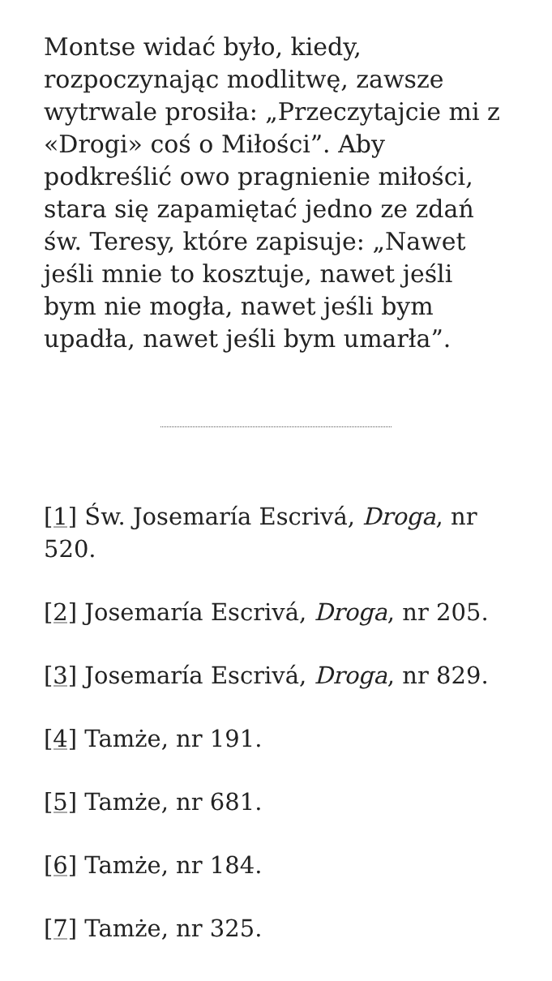Montse widać było, kiedy, rozpoczynając modlitwę, zawsze wytrwale prosiła: „Przeczytajcie mi z «Drogi» coś o Miłości”. Aby podkreślić owo pragnienie miłości, stara się zapamiętać jedno ze zdań św. Teresy, które zapisuje: „Nawet jeśli mnie to kosztuje, nawet jeśli bym nie mogła, nawet jeśli bym upadła, nawet jeśli bym umarła”.
[1] Św. Josemaría Escrivá, Droga, nr 520.
[2] Josemaría Escrivá, Droga, nr 205.
[3] Josemaría Escrivá, Droga, nr 829.
[4] Tamże, nr 191.
[5] Tamże, nr 681.
[6] Tamże, nr 184.
[7] Tamże, nr 325.